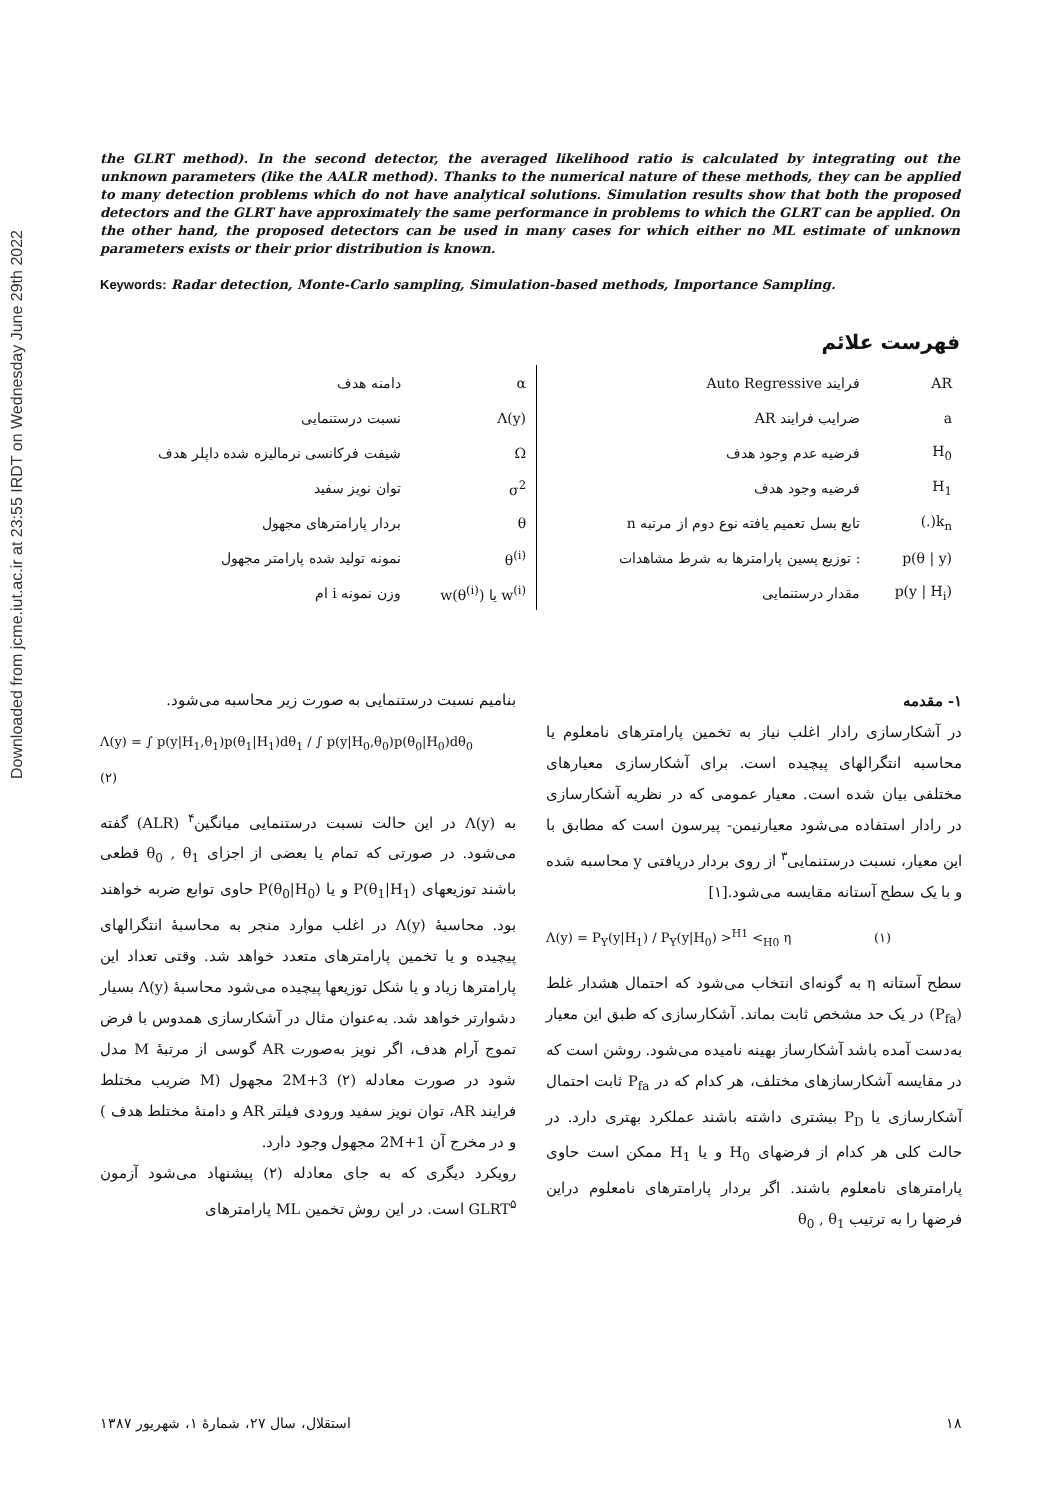Downloaded from jcme.iut.ac.ir at 23:55 IRDT on Wednesday June 29th 2022
the GLRT method). In the second detector, the averaged likelihood ratio is calculated by integrating out the unknown parameters (like the AALR method). Thanks to the numerical nature of these methods, they can be applied to many detection problems which do not have analytical solutions. Simulation results show that both the proposed detectors and the GLRT have approximately the same performance in problems to which the GLRT can be applied. On the other hand, the proposed detectors can be used in many cases for which either no ML estimate of unknown parameters exists or their prior distribution is known.
Keywords: Radar detection, Monte-Carlo sampling, Simulation-based methods, Importance Sampling.
فهرست علائم
| AR | فرایند Auto Regressive | | α | دامنه هدف |
| a | ضرایب فرایند AR | | Λ(y) | نسبت درستنمایی |
| H<sub>0</sub> | فرضیه عدم وجود هدف | | Ω | شیفت فرکانسی نرمالیزه شده داپلر هدف |
| H<sub>1</sub> | فرضیه وجود هدف | | σ<sup>2</sup> | توان نویز سفید |
| k<sub>n</sub>(.) | تابع بسل تعمیم یافته نوع دوم از مرتبه n | | θ | بردار پارامترهای مجهول |
| p(θ / y) | : توزیع پسین پارامترها به شرط مشاهدات | | θ<sup>(i)</sup> | نمونه تولید شده پارامتر مجهول |
| p(y / H<sub>i</sub>) | مقدار درستنمایی | | w<sup>(i)</sup> یا w(θ<sup>(i)</sup>) | وزن نمونه i ام |
۱- مقدمه
در آشکارسازی رادار اغلب نیاز به تخمین پارامترهای نامعلوم یا محاسبه انتگرالهای پیچیده است. برای آشکارسازی معیارهای مختلفی بیان شده است. معیار عمومی که در نظریه آشکارسازی در رادار استفاده می‌شود معیارنیمن- پیرسون است که مطابق با این معیار، نسبت درستنمایی<sup>۳</sup> از روی بردار دریافتی y محاسبه شده و با یک سطح آستانه مقایسه می‌شود.[۱]
Λ(y) = P<sub>Y</sub>(y|H<sub>1</sub>) / P<sub>Y</sub>(y|H<sub>0</sub>) ><sup>H1</sup> <<sub>H0</sub> η (۱)
سطح آستانه η به گونه‌ای انتخاب می‌شود که احتمال هشدار غلط (P<sub>fa</sub>) در یک حد مشخص ثابت بماند. آشکارسازی که طبق این معیار به‌دست آمده باشد آشکارساز بهینه نامیده می‌شود. روشن است که در مقایسه آشکارسازهای مختلف، هر کدام که در P<sub>fa</sub> ثابت احتمال آشکارسازی یا P<sub>D</sub> بیشتری داشته باشند عملکرد بهتری دارد. در حالت کلی هر کدام از فرضهای H<sub>0</sub> و یا H<sub>1</sub> ممکن است حاوی پارامترهای نامعلوم باشند. اگر بردار پارامترهای نامعلوم دراین فرضها را به ترتیب θ<sub>0</sub> , θ<sub>1</sub>
بنامیم نسبت درستنمایی به صورت زیر محاسبه می‌شود.
Λ(y) = ∫ p(y|H<sub>1</sub>,θ<sub>1</sub>)p(θ<sub>1</sub>|H<sub>1</sub>)dθ<sub>1</sub> / ∫ p(y|H<sub>0</sub>,θ<sub>0</sub>)p(θ<sub>0</sub>|H<sub>0</sub>)dθ<sub>0</sub> (۲)
به Λ(y) در این حالت نسبت درستنمایی میانگین<sup>۴</sup> (ALR) گفته می‌شود. در صورتی که تمام یا بعضی از اجزای θ<sub>0</sub> , θ<sub>1</sub> قطعی باشند توزیعهای P(θ<sub>1</sub>|H<sub>1</sub>) و یا P(θ<sub>0</sub>|H<sub>0</sub>) حاوی توابع ضربه خواهند بود. محاسبهٔ Λ(y) در اغلب موارد منجر به محاسبهٔ انتگرالهای پیچیده و یا تخمین پارامترهای متعدد خواهد شد. وقتی تعداد این پارامترها زیاد و یا شکل توزیعها پیچیده می‌شود محاسبهٔ Λ(y) بسیار دشوارتر خواهد شد. به‌عنوان مثال در آشکارسازی همدوس با فرض تموج آرام هدف، اگر نویز به‌صورت AR گوسی از مرتبهٔ M مدل شود در صورت معادله (۲) 2M+3 مجهول (M ضریب مختلط فرایند AR، توان نویز سفید ورودی فیلتر AR و دامنهٔ مختلط هدف ) و در مخرج آن 2M+1 مجهول وجود دارد.
رویکرد دیگری که به جای معادله (۲) پیشنهاد می‌شود آزمون GLRT<sup>۵</sup> است. در این روش تخمین ML پارامترهای
۱۸ استقلال، سال ۲۷، شمارهٔ ۱، شهریور ۱۳۸۷